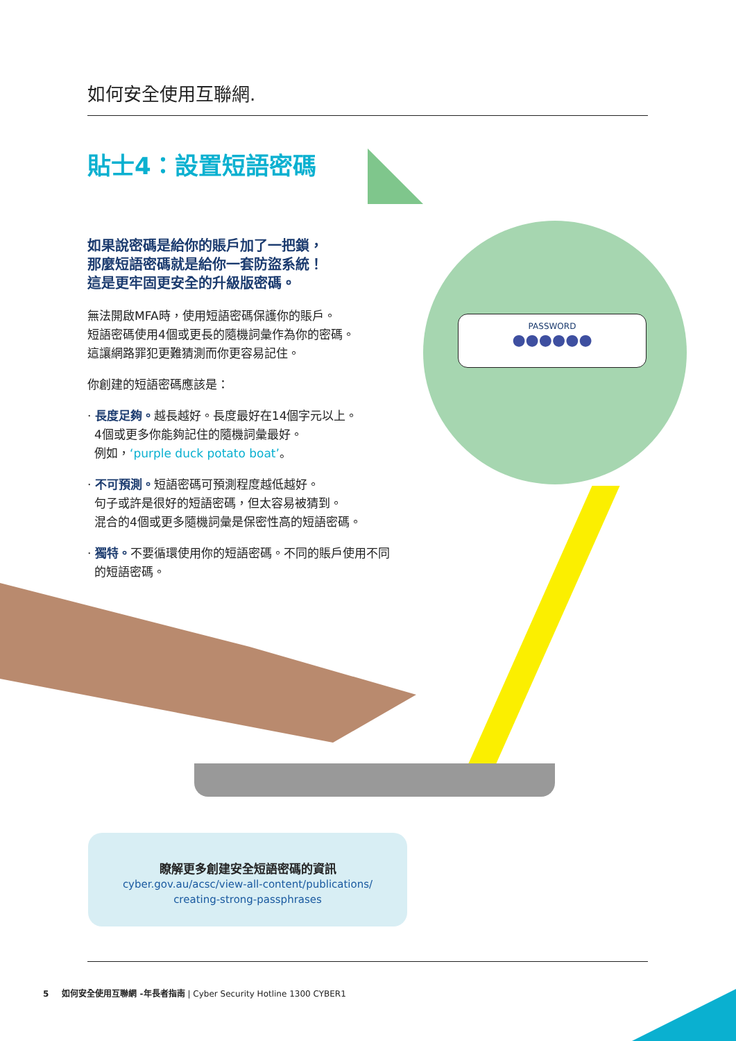如何安全使用互聯網.
PASSWORD
●●●●●●
貼士4：設置短語密碼
如果說密碼是給你的賬戶加了一把鎖，
那麼短語密碼就是給你一套防盜系統！
這是更牢固更安全的升級版密碼。
無法開啟MFA時，使用短語密碼保護你的賬戶。
短語密碼使用4個或更長的隨機詞彙作為你的密碼。
這讓網路罪犯更難猜測而你更容易記住。
你創建的短語密碼應該是：
· 長度足夠。越長越好。長度最好在14個字元以上。
4個或更多你能夠記住的隨機詞彙最好。
例如，‘purple duck potato boat’。
· 不可預測。短語密碼可預測程度越低越好。
句子或許是很好的短語密碼，但太容易被猜到。
混合的4個或更多隨機詞彙是保密性高的短語密碼。
· 獨特。不要循環使用你的短語密碼。不同的賬戶使用不同
的短語密碼。
瞭解更多創建安全短語密碼的資訊
cyber.gov.au/acsc/view-all-content/publications/
creating-strong-passphrases
5 如何安全使用互聯網 -年長者指南 | Cyber Security Hotline 1300 CYBER1